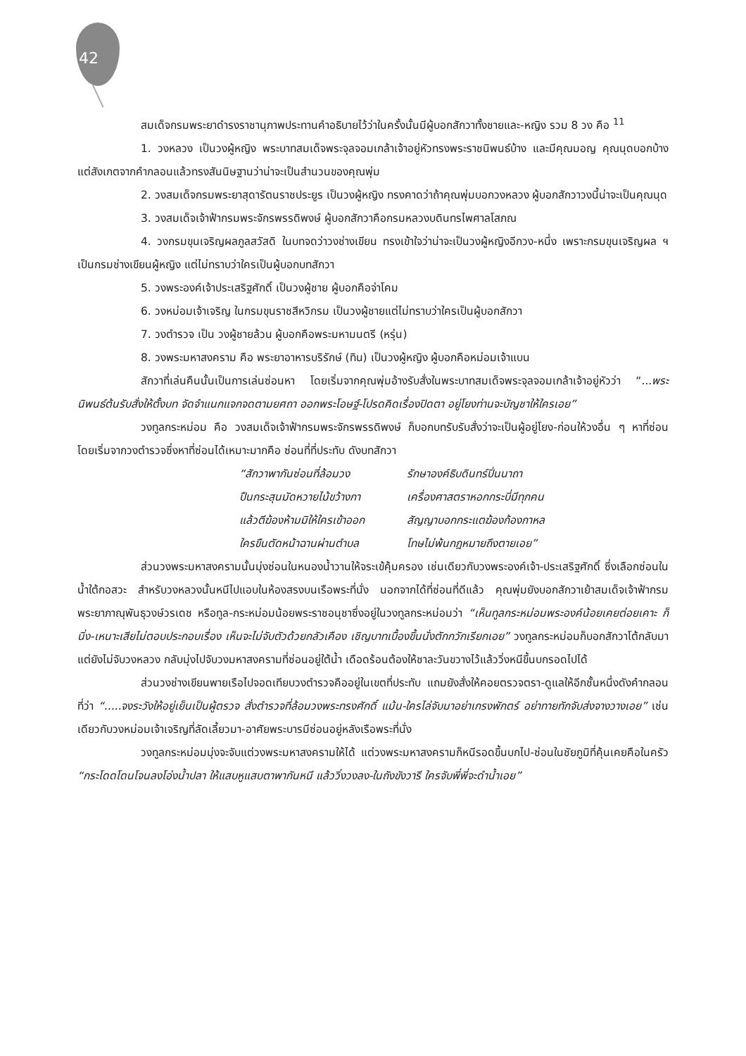42
สมเด็จกรมพระยาดำรงราชานุภาพประทานคำอธิบายไว้ว่าในครั้งนั้นมีผู้บอกสักวาทั้งชายและ-หญิง รวม 8 วง คือ <sup>11</sup>
1. วงหลวง เป็นวงผู้หญิง พระบาทสมเด็จพระจุลจอมเกล้าเจ้าอยู่หัวทรงพระราชนิพนธ์บ้าง และมีคุณมอญ คุณนุดบอกบ้าง แต่สังเกตจากคำกลอนแล้วทรงสันนิษฐานว่าน่าจะเป็นสำนวนของคุณพุ่ม
2. วงสมเด็จกรมพระยาสุดารัตนราชประยูร เป็นวงผู้หญิง ทรงคาดว่าถ้าคุณพุ่มบอกวงหลวง ผู้บอกสักวาวงนี้น่าจะเป็นคุณนุด
3. วงสมเด็จเจ้าฟ้ากรมพระจักรพรรดิพงษ์ ผู้บอกสักวาคือกรมหลวงบดินทรไพศาลโสภณ
4. วงกรมขุนเจริญผลภูลสวัสดิ ในบทจดว่าวงช่างเขียน ทรงเข้าใจว่าน่าจะเป็นวงผู้หญิงอีกวง-หนึ่ง เพราะกรมขุนเจริญผล ฯ เป็นกรมช่างเขียนผู้หญิง แต่ไม่ทราบว่าใครเป็นผู้บอกบทสักวา
5. วงพระองค์เจ้าประเสริฐศักดิ์ เป็นวงผู้ชาย ผู้บอกคือจ่าโคม
6. วงหม่อมเจ้าเจริญ ในกรมขุนราชสีหวิกรม เป็นวงผู้ชายแต่ไม่ทราบว่าใครเป็นผู้บอกสักวา
7. วงตำรวจ เป็น วงผู้ชายล้วน ผู้บอกคือพระมหามนตรี (หรุ่น)
8. วงพระมหาสงคราม คือ พระยาอาหารบริรักษ์ (ทิน) เป็นวงผู้หญิง ผู้บอกคือหม่อมเจ้าแบน
สักวาที่เล่นคืนนั้นเป็นการเล่นซ่อนหา โดยเริ่มจากคุณพุ่มอ้างรับสั่งในพระบาทสมเด็จพระจุลจอมเกล้าเจ้าอยู่หัวว่า “...พระนิพนธ์ต้นรับสั่งให้ตั้งบท จัดจำแนกแจกจดตามยศถา ออกพระโอษฐ์-โปรดคิดเรื่องปิดตา อยู่โยงท่านจะบัญชาให้ใครเอย”
วงทูลกระหม่อม คือ วงสมเด็จเจ้าฟ้ากรมพระจักรพรรดิพงษ์ ก็บอกบทรับรับสั่งว่าจะเป็นผู้อยู่โยง-ก่อนให้วงอื่น ๆ หาที่ซ่อน โดยเริ่มจากวงตำรวจซึ่งหาที่ซ่อนได้เหมาะมากคือ ซ่อนที่ที่ประทับ ดังบทสักวา
| “สักวาพากันซ่อนที่ล้อมวง | รักษาองค์ธิบดินทร์ปิ่นนาถา |
| ปืนกระสุนมัดหวายไม้ขว้างกา | เครื่องศาสตราหอกกระบี่มีทุกคน |
| แล้วตีฆ้องห้ามมิให้ใครเข้าออก | สัญญาบอกกระแตฆ้องก้องกาหล |
| ใครขืนตัดหน้าฉานผ่านตำบล | โทษไม่พ้นกฎหมายถึงตายเอย” |
ส่วนวงพระมหาสงครามนั้นมุ่งซ่อนในหนองน้ำวานให้จระเข้คุ้มครอง เช่นเดียวกับวงพระองค์เจ้า-ประเสริฐศักดิ์ ซึ่งเลือกซ่อนในน้ำใต้กอสวะ สำหรับวงหลวงนั้นหนีไปแอบในห้องสรงบนเรือพระที่นั่ง นอกจากได้ที่ซ่อนที่ดีแล้ว คุณพุ่มยังบอกสักวาเย้าสมเด็จเจ้าฟ้ากรมพระยาภาณุพันธุวงษ์วรเดช หรือทูล-กระหม่อมน้อยพระราชอนุชาซึ่งอยู่ในวงทูลกระหม่อมว่า “เห็นทูลกระหม่อมพระองค์น้อยเคยต่อยเคาะ ก็นิ่ง-เหนาะเสียไม่ตอบประกอบเรื่อง เห็นจะไม่จับตัวด้วยกลัวเคือง เชิญบาทเบื้องขึ้นนั่งตักกวักเรียกเอย” วงทูลกระหม่อมก็บอกสักวาโต้กลับมาแต่ยังไม่จับวงหลวง กลับมุ่งไปจับวงมหาสงครามที่ซ่อนอยู่ใต้น้ำ เดือดร้อนต้องให้ชาละวันขวางไว้แล้ววิ่งหนีขึ้นบกรอดไปได้
ส่วนวงช่างเขียนพายเรือไปจอดเทียบวงตำรวจคืออยู่ในเขตที่ประทับ แถมยังสั่งให้คอยตรวจตรา-ดูแลให้อีกชั้นหนึ่งดังคำกลอนที่ว่า “.....จงระวังให้อยู่เย็นเป็นผู้ตรวจ สั่งตำรวจที่ล้อมวงพระทรงศักดิ์ แม้น-ใครไล่จับมาอย่าเกรงพักตร์ อย่าทายทักจับส่งจางวางเอย” เช่นเดียวกับวงหม่อมเจ้าเจริญที่ลัดเลี้ยวมา-อาศัยพระบารมีซ่อนอยู่หลังเรือพระที่นั่ง
วงทูลกระหม่อมมุ่งจะจับแต่วงพระมหาสงครามให้ได้ แต่วงพระมหาสงครามก็หนีรอดขึ้นบกไป-ซ่อนในชัยภูมิที่คุ้นเคยคือในครัว “กระโดดโดนโจนลงโอ่งน้ำปลา ให้แสบหูแสบตาพากันหนี แล้ววิ่งวงลง-ในถังขังวารี ใครจับพี่พี่จะดำน้ำเอย”